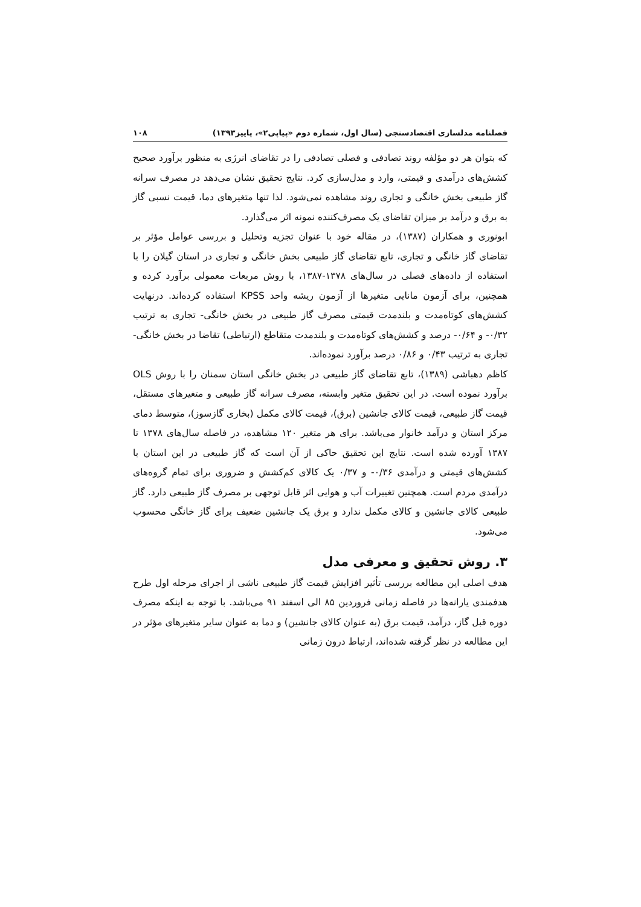فصلنامه مدلسازی اقتصادسنجی (سال اول، شماره دوم «پیاپی۲»، پاییز۱۳۹۳) ۱۰۸
که بتوان هر دو مؤلفه روند تصادفی و فصلی تصادفی را در تقاضای انرژی به منظور برآورد صحیح کشش‌های درآمدی و قیمتی، وارد و مدل‌سازی کرد. نتایج تحقیق نشان می‌دهد در مصرف سرانه گاز طبیعی بخش خانگی و تجاری روند مشاهده نمی‌شود. لذا تنها متغیرهای دما، قیمت نسبی گاز به برق و درآمد بر میزان تقاضای یک مصرف‌کننده نمونه اثر می‌گذارد.
ابونوری و همکاران (۱۳۸۷)، در مقاله خود با عنوان تجزیه وتحلیل و بررسی عوامل مؤثر بر تقاضای گاز خانگی و تجاری، تابع تقاضای گاز طبیعی بخش خانگی و تجاری در استان گیلان را با استفاده از داده‌های فصلی در سال‌های ۱۳۷۸-۱۳۸۷، با روش مربعات معمولی برآورد کرده و همچنین، برای آزمون مانایی متغیرها از آزمون ریشه واحد KPSS استفاده کرده‌اند. درنهایت کشش‌های کوتاه‌مدت و بلندمدت قیمتی مصرف گاز طبیعی در بخش خانگی- تجاری به ترتیب ۰/۳۲- و ۰/۶۴- درصد و کشش‌های کوتاه‌مدت و بلندمدت متقاطع (ارتباطی) تقاضا در بخش خانگی- تجاری به ترتیب ۰/۴۳ و ۰/۸۶ درصد برآورد نموده‌اند.
کاظم دهباشی (۱۳۸۹)، تابع تقاضای گاز طبیعی در بخش خانگی استان سمنان را با روش OLS برآورد نموده است. در این تحقیق متغیر وابسته، مصرف سرانه گاز طبیعی و متغیرهای مستقل، قیمت گاز طبیعی، قیمت کالای جانشین (برق)، قیمت کالای مکمل (بخاری گازسوز)، متوسط دمای مرکز استان و درآمد خانوار می‌باشد. برای هر متغیر ۱۲۰ مشاهده، در فاصله سال‌های ۱۳۷۸ تا ۱۳۸۷ آورده شده است. نتایج این تحقیق حاکی از آن است که گاز طبیعی در این استان با کشش‌های قیمتی و درآمدی ۰/۳۶- و ۰/۳۷ یک کالای کم‌کشش و ضروری برای تمام گروه‌های درآمدی مردم است. همچنین تغییرات آب و هوایی اثر قابل توجهی بر مصرف گاز طبیعی دارد. گاز طبیعی کالای جانشین و کالای مکمل ندارد و برق یک جانشین ضعیف برای گاز خانگی محسوب می‌شود.
۳. روش تحقیق و معرفی مدل
هدف اصلی این مطالعه بررسی تأثیر افزایش قیمت گاز طبیعی ناشی از اجرای مرحله اول طرح هدفمندی یارانه‌ها در فاصله زمانی فروردین ۸۵ الی اسفند ۹۱ می‌باشد. با توجه به اینکه مصرف دوره قبل گاز، درآمد، قیمت برق (به عنوان کالای جانشین) و دما به عنوان سایر متغیرهای مؤثر در این مطالعه در نظر گرفته شده‌اند، ارتباط درون زمانی